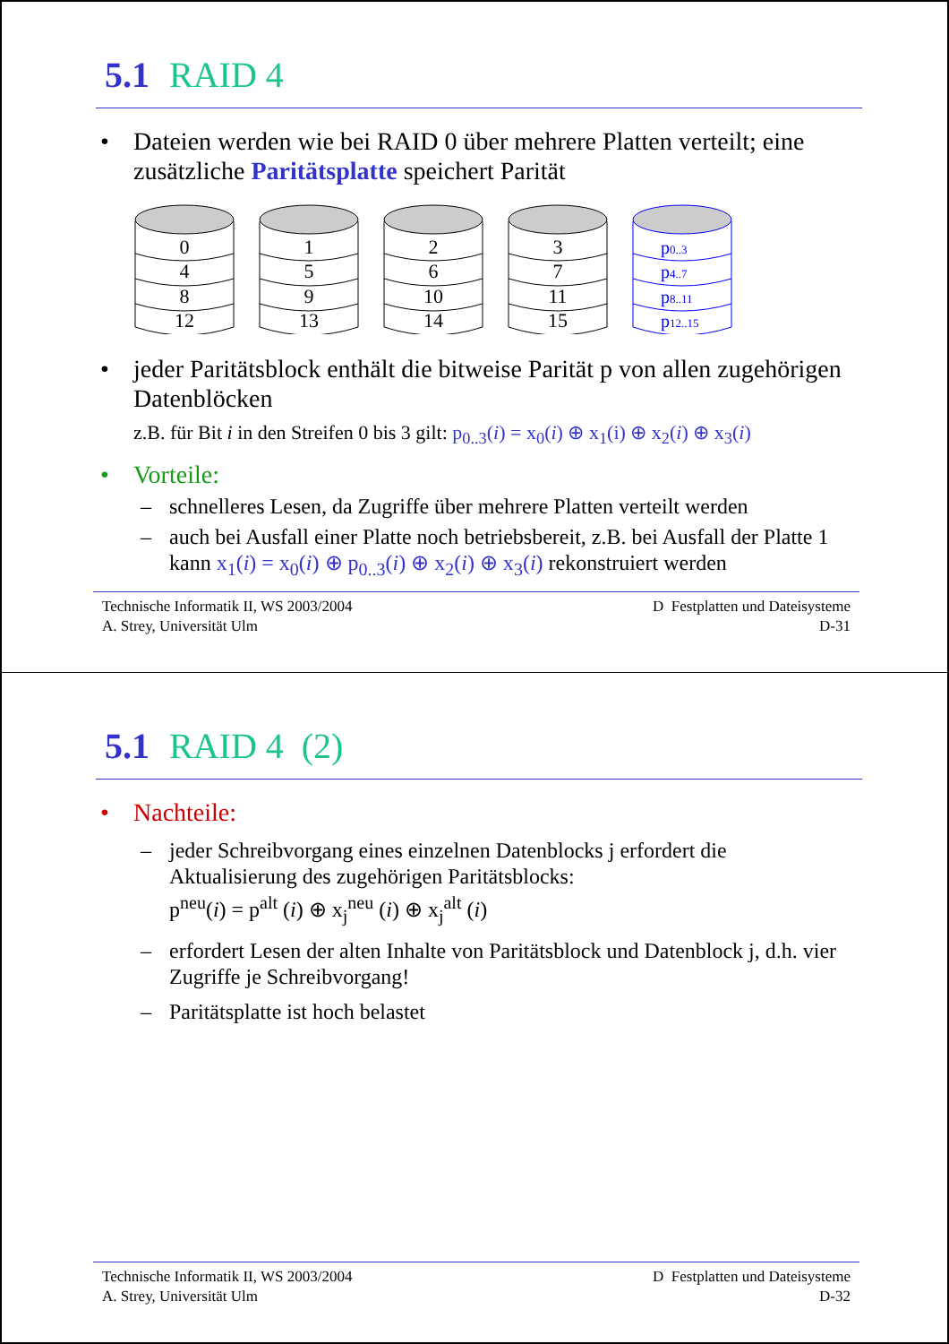5.1 RAID 4
• Dateien werden wie bei RAID 0 über mehrere Platten verteilt; eine zusätzliche Paritätsplatte speichert Parität
0
4
8
12
1
5
9
13
2
6
10
14
3
7
11
15
p0..3
p4..7
p8..11
p12..15
• jeder Paritätsblock enthält die bitweise Parität p von allen zugehörigen Datenblöcken
z.B. für Bit i in den Streifen 0 bis 3 gilt: p<sub>0..3</sub>(i) = x<sub>0</sub>(i) ⊕ x<sub>1</sub>(i) ⊕ x<sub>2</sub>(i) ⊕ x<sub>3</sub>(i)
• Vorteile:
– schnelleres Lesen, da Zugriffe über mehrere Platten verteilt werden
– auch bei Ausfall einer Platte noch betriebsbereit, z.B. bei Ausfall der Platte 1 kann x<sub>1</sub>(i) = x<sub>0</sub>(i) ⊕ p<sub>0..3</sub>(i) ⊕ x<sub>2</sub>(i) ⊕ x<sub>3</sub>(i) rekonstruiert werden
Technische Informatik II, WS 2003/2004
A. Strey, Universität Ulm
D Festplatten und Dateisysteme
D-31
5.1 RAID 4 (2)
• Nachteile:
– jeder Schreibvorgang eines einzelnen Datenblocks j erfordert die Aktualisierung des zugehörigen Paritätsblocks:
p<sup>neu</sup>(i) = p<sup>alt</sup> (i) ⊕ x<sub>j</sub><sup>neu</sup> (i) ⊕ x<sub>j</sub><sup>alt</sup> (i)
– erfordert Lesen der alten Inhalte von Paritätsblock und Datenblock j, d.h. vier Zugriffe je Schreibvorgang!
– Paritätsplatte ist hoch belastet
Technische Informatik II, WS 2003/2004
A. Strey, Universität Ulm
D Festplatten und Dateisysteme
D-32